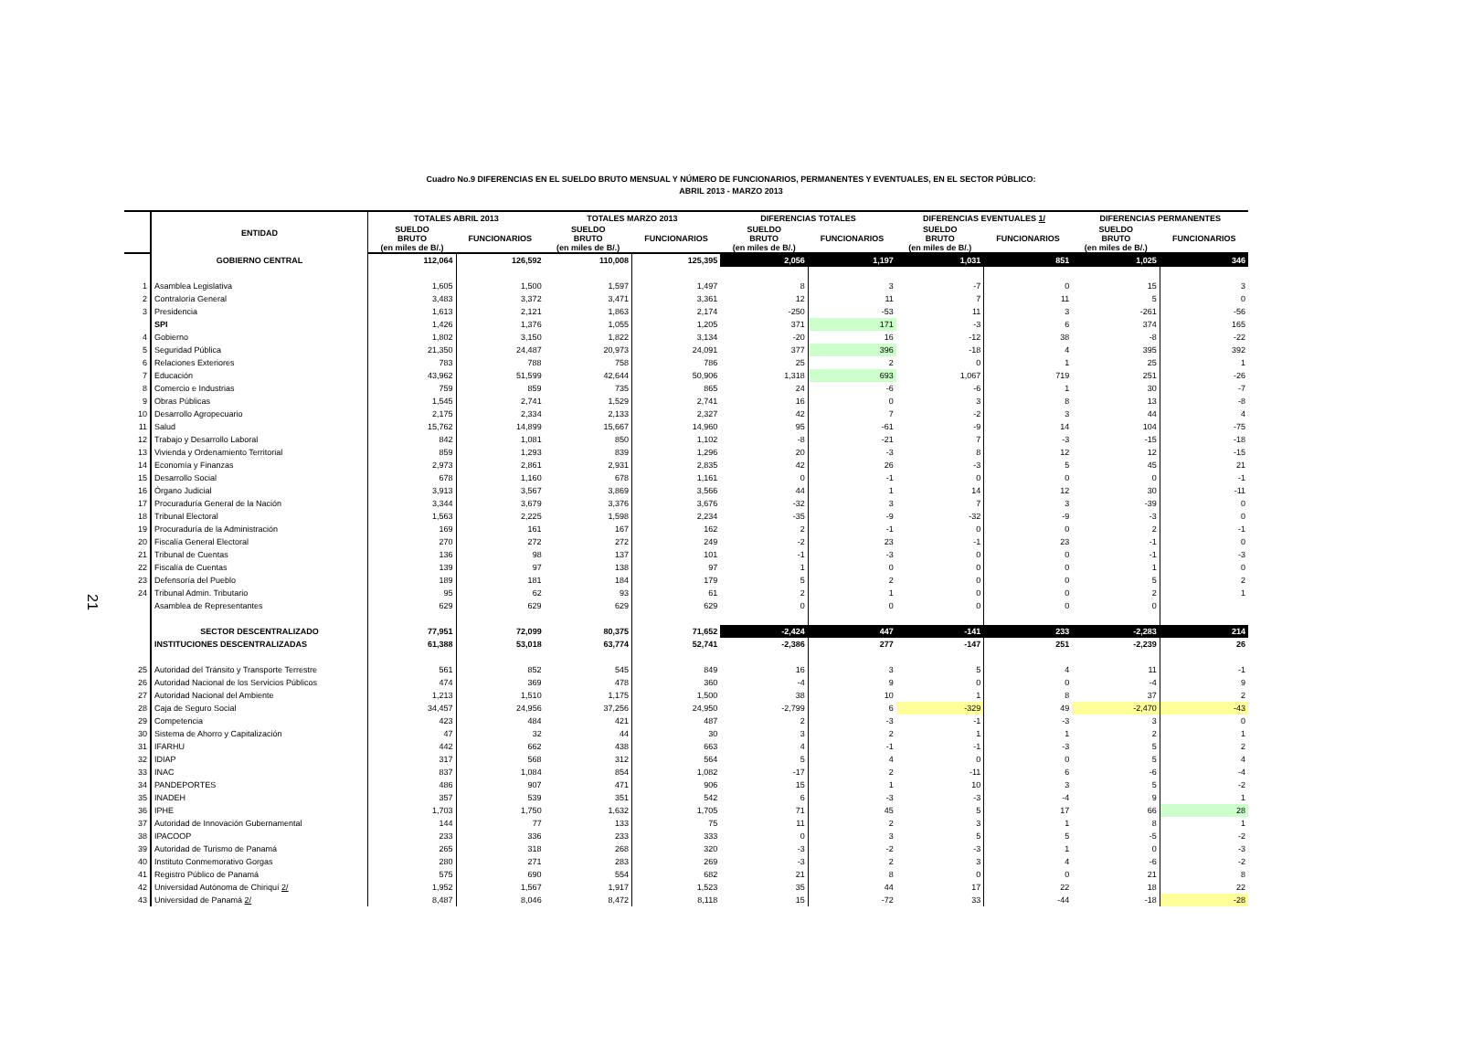Cuadro No.9 DIFERENCIAS EN EL SUELDO BRUTO MENSUAL Y NÚMERO DE FUNCIONARIOS, PERMANENTES Y EVENTUALES, EN EL SECTOR PÚBLICO:
ABRIL 2013 - MARZO 2013
21
| | ENTIDAD | TOTALES ABRIL 2013 | | TOTALES MARZO 2013 | | DIFERENCIAS TOTALES | | DIFERENCIAS EVENTUALES 1/ | | DIFERENCIAS PERMANENTES | |
| --- | --- | --- | --- | --- | --- | --- | --- | --- | --- | --- | --- |
| | | SUELDO BRUTO (en miles de B/.) | FUNCIONARIOS | SUELDO BRUTO (en miles de B/.) | FUNCIONARIOS | SUELDO BRUTO (en miles de B/.) | FUNCIONARIOS | SUELDO BRUTO (en miles de B/.) | FUNCIONARIOS | SUELDO BRUTO (en miles de B/.) | FUNCIONARIOS |
| | GOBIERNO CENTRAL | 112,064 | 126,592 | 110,008 | 125,395 | 2,056 | 1,197 | 1,031 | 851 | 1,025 | 346 |
| 1 | Asamblea Legislativa | 1,605 | 1,500 | 1,597 | 1,497 | 8 | 3 | -7 | 0 | 15 | 3 |
| 2 | Contraloría General | 3,483 | 3,372 | 3,471 | 3,361 | 12 | 11 | 7 | 11 | 5 | 0 |
| 3 | Presidencia | 1,613 | 2,121 | 1,863 | 2,174 | -250 | -53 | 11 | 3 | -261 | -56 |
| | SPI | 1,426 | 1,376 | 1,055 | 1,205 | 371 | 171 | -3 | 6 | 374 | 165 |
| 4 | Gobierno | 1,802 | 3,150 | 1,822 | 3,134 | -20 | 16 | -12 | 38 | -8 | -22 |
| 5 | Seguridad Pública | 21,350 | 24,487 | 20,973 | 24,091 | 377 | 396 | -18 | 4 | 395 | 392 |
| 6 | Relaciones Exteriores | 783 | 788 | 758 | 786 | 25 | 2 | 0 | 1 | 25 | 1 |
| 7 | Educación | 43,962 | 51,599 | 42,644 | 50,906 | 1,318 | 693 | 1,067 | 719 | 251 | -26 |
| 8 | Comercio e Industrias | 759 | 859 | 735 | 865 | 24 | -6 | -6 | 1 | 30 | -7 |
| 9 | Obras Públicas | 1,545 | 2,741 | 1,529 | 2,741 | 16 | 0 | 3 | 8 | 13 | -8 |
| 10 | Desarrollo Agropecuario | 2,175 | 2,334 | 2,133 | 2,327 | 42 | 7 | -2 | 3 | 44 | 4 |
| 11 | Salud | 15,762 | 14,899 | 15,667 | 14,960 | 95 | -61 | -9 | 14 | 104 | -75 |
| 12 | Trabajo y Desarrollo Laboral | 842 | 1,081 | 850 | 1,102 | -8 | -21 | 7 | -3 | -15 | -18 |
| 13 | Vivienda y Ordenamiento Territorial | 859 | 1,293 | 839 | 1,296 | 20 | -3 | 8 | 12 | 12 | -15 |
| 14 | Economía y Finanzas | 2,973 | 2,861 | 2,931 | 2,835 | 42 | 26 | -3 | 5 | 45 | 21 |
| 15 | Desarrollo Social | 678 | 1,160 | 678 | 1,161 | 0 | -1 | 0 | 0 | 0 | -1 |
| 16 | Órgano Judicial | 3,913 | 3,567 | 3,869 | 3,566 | 44 | 1 | 14 | 12 | 30 | -11 |
| 17 | Procuraduría General de la Nación | 3,344 | 3,679 | 3,376 | 3,676 | -32 | 3 | 7 | 3 | -39 | 0 |
| 18 | Tribunal Electoral | 1,563 | 2,225 | 1,598 | 2,234 | -35 | -9 | -32 | -9 | -3 | 0 |
| 19 | Procuraduría de la Administración | 169 | 161 | 167 | 162 | 2 | -1 | 0 | 0 | 2 | -1 |
| 20 | Fiscalía General Electoral | 270 | 272 | 272 | 249 | -2 | 23 | -1 | 23 | -1 | 0 |
| 21 | Tribunal de Cuentas | 136 | 98 | 137 | 101 | -1 | -3 | 0 | 0 | -1 | -3 |
| 22 | Fiscalía de Cuentas | 139 | 97 | 138 | 97 | 1 | 0 | 0 | 0 | 1 | 0 |
| 23 | Defensoría del Pueblo | 189 | 181 | 184 | 179 | 5 | 2 | 0 | 0 | 5 | 2 |
| 24 | Tribunal Admin. Tributario | 95 | 62 | 93 | 61 | 2 | 1 | 0 | 0 | 2 | 1 |
| | Asamblea de Representantes | 629 | 629 | 629 | 629 | 0 | 0 | 0 | 0 | 0 | |
| | SECTOR DESCENTRALIZADO | 77,951 | 72,099 | 80,375 | 71,652 | -2,424 | 447 | -141 | 233 | -2,283 | 214 |
| | INSTITUCIONES DESCENTRALIZADAS | 61,388 | 53,018 | 63,774 | 52,741 | -2,386 | 277 | -147 | 251 | -2,239 | 26 |
| 25 | Autoridad del Tránsito y Transporte Terrestre | 561 | 852 | 545 | 849 | 16 | 3 | 5 | 4 | 11 | -1 |
| 26 | Autoridad Nacional de los Servicios Públicos | 474 | 369 | 478 | 360 | -4 | 9 | 0 | 0 | -4 | 9 |
| 27 | Autoridad Nacional del Ambiente | 1,213 | 1,510 | 1,175 | 1,500 | 38 | 10 | 1 | 8 | 37 | 2 |
| 28 | Caja de Seguro Social | 34,457 | 24,956 | 37,256 | 24,950 | -2,799 | 6 | -329 | 49 | -2,470 | -43 |
| 29 | Competencia | 423 | 484 | 421 | 487 | 2 | -3 | -1 | -3 | 3 | 0 |
| 30 | Sistema de Ahorro y Capitalización | 47 | 32 | 44 | 30 | 3 | 2 | 1 | 1 | 2 | 1 |
| 31 | IFARHU | 442 | 662 | 438 | 663 | 4 | -1 | -1 | -3 | 5 | 2 |
| 32 | IDIAP | 317 | 568 | 312 | 564 | 5 | 4 | 0 | 0 | 5 | 4 |
| 33 | INAC | 837 | 1,084 | 854 | 1,082 | -17 | 2 | -11 | 6 | -6 | -4 |
| 34 | PANDEPORTES | 486 | 907 | 471 | 906 | 15 | 1 | 10 | 3 | 5 | -2 |
| 35 | INADEH | 357 | 539 | 351 | 542 | 6 | -3 | -3 | -4 | 9 | 1 |
| 36 | IPHE | 1,703 | 1,750 | 1,632 | 1,705 | 71 | 45 | 5 | 17 | 66 | 28 |
| 37 | Autoridad de Innovación Gubernamental | 144 | 77 | 133 | 75 | 11 | 2 | 3 | 1 | 8 | 1 |
| 38 | IPACOOP | 233 | 336 | 233 | 333 | 0 | 3 | 5 | 5 | -5 | -2 |
| 39 | Autoridad de Turismo de Panamá | 265 | 318 | 268 | 320 | -3 | -2 | -3 | 1 | 0 | -3 |
| 40 | Instituto Conmemorativo Gorgas | 280 | 271 | 283 | 269 | -3 | 2 | 3 | 4 | -6 | -2 |
| 41 | Registro Público de Panamá | 575 | 690 | 554 | 682 | 21 | 8 | 0 | 0 | 21 | 8 |
| 42 | Universidad Autónoma de Chiriquí 2/ | 1,952 | 1,567 | 1,917 | 1,523 | 35 | 44 | 17 | 22 | 18 | 22 |
| 43 | Universidad de Panamá 2/ | 8,487 | 8,046 | 8,472 | 8,118 | 15 | -72 | 33 | -44 | -18 | -28 |